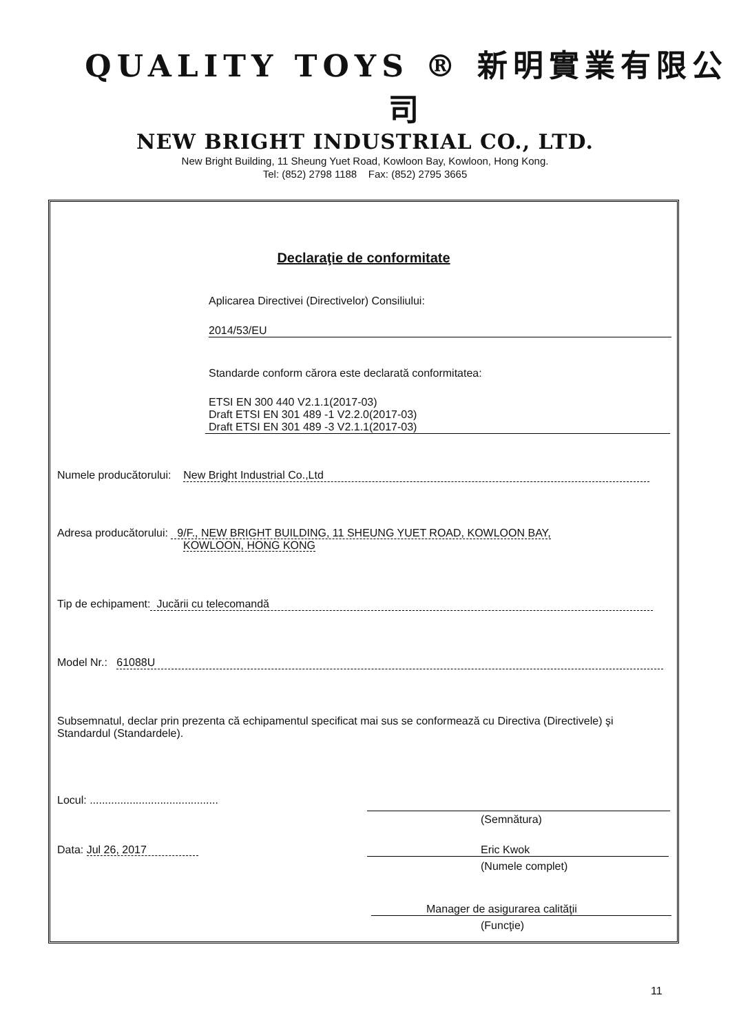QUALITY TOYS ® 新明實業有限公司
NEW BRIGHT INDUSTRIAL CO., LTD.
New Bright Building, 11 Sheung Yuet Road, Kowloon Bay, Kowloon, Hong Kong.
Tel: (852) 2798 1188 Fax: (852) 2795 3665
Declaraţie de conformitate
Aplicarea Directivei (Directivelor) Consiliului:
2014/53/EU
Standarde conform cărora este declarată conformitatea:
ETSI EN 300 440 V2.1.1(2017-03)
Draft ETSI EN 301 489 -1 V2.2.0(2017-03)
Draft ETSI EN 301 489 -3 V2.1.1(2017-03)
Numele producătorului: New Bright Industrial Co.,Ltd
Adresa producătorului: 9/F., NEW BRIGHT BUILDING, 11 SHEUNG YUET ROAD, KOWLOON BAY,
KOWLOON, HONG KONG
Tip de echipament: Jucării cu telecomandă
Model Nr.: 61088U
Subsemnatul, declar prin prezenta că echipamentul specificat mai sus se conformează cu Directiva (Directivele) şi Standardul (Standardele).
Locul: ..........................................
(Semnătura)
Data: Jul 26, 2017 Eric Kwok
(Numele complet)
Manager de asigurarea calităţii
(Funcţie)
11